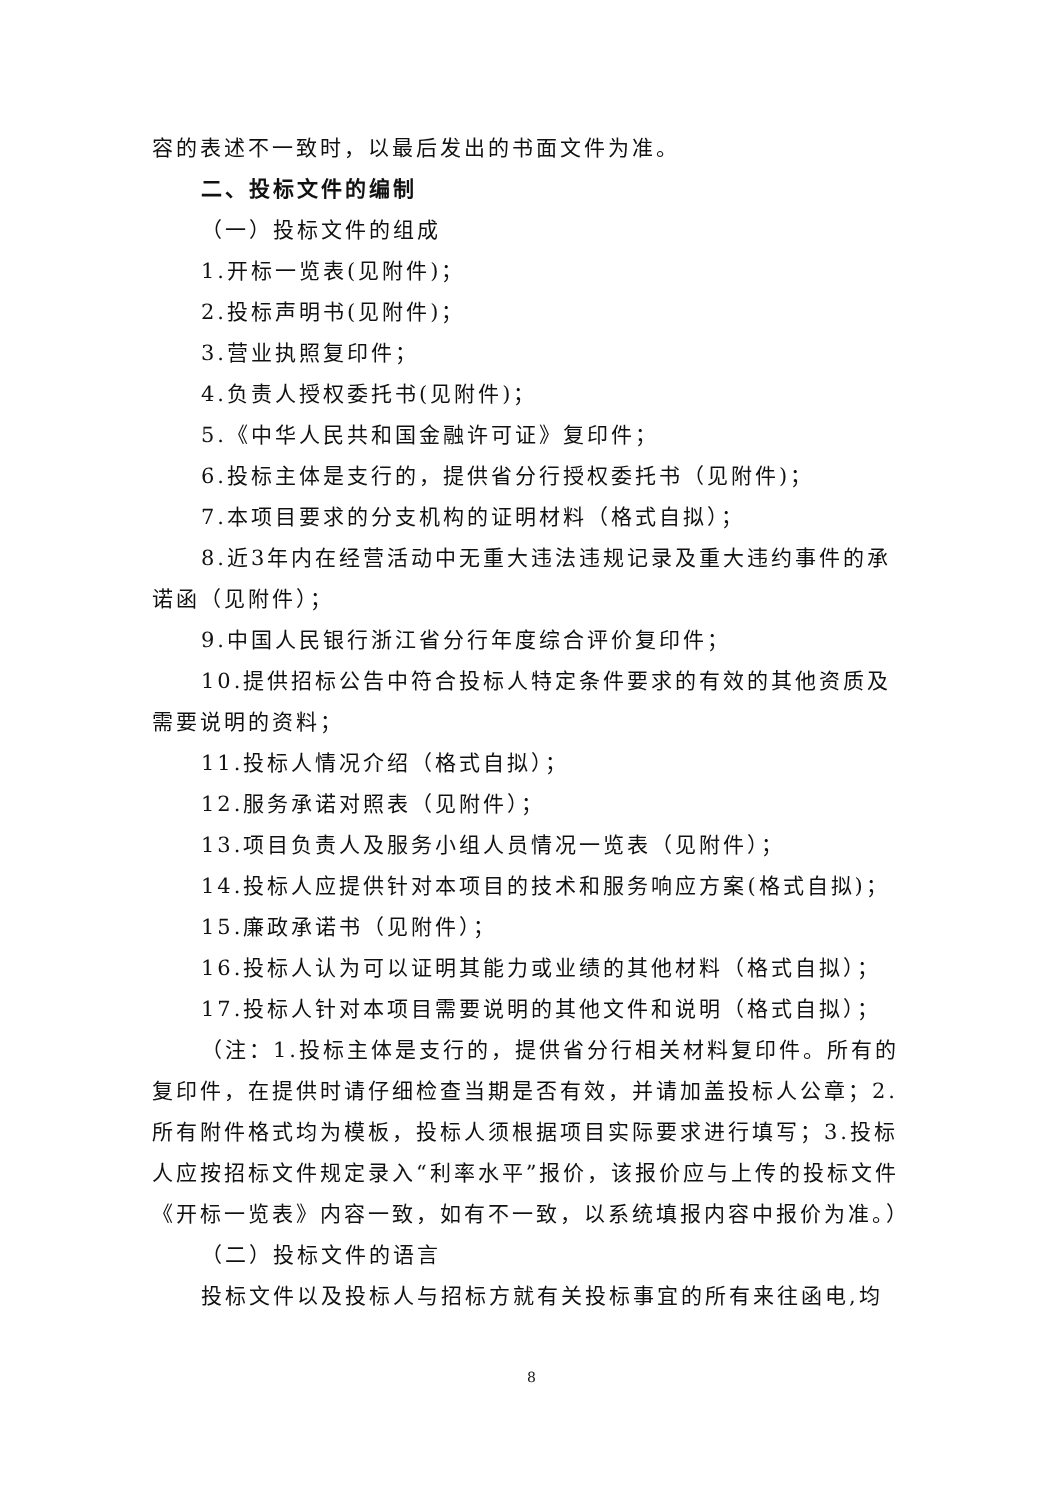容的表述不一致时，以最后发出的书面文件为准。
二、投标文件的编制
（一）投标文件的组成
1.开标一览表(见附件)；
2.投标声明书(见附件)；
3.营业执照复印件；
4.负责人授权委托书(见附件)；
5.《中华人民共和国金融许可证》复印件；
6.投标主体是支行的，提供省分行授权委托书（见附件)；
7.本项目要求的分支机构的证明材料（格式自拟）；
8.近3年内在经营活动中无重大违法违规记录及重大违约事件的承诺函（见附件）；
9.中国人民银行浙江省分行年度综合评价复印件；
10.提供招标公告中符合投标人特定条件要求的有效的其他资质及需要说明的资料；
11.投标人情况介绍（格式自拟）；
12.服务承诺对照表（见附件）；
13.项目负责人及服务小组人员情况一览表（见附件）；
14.投标人应提供针对本项目的技术和服务响应方案(格式自拟)；
15.廉政承诺书（见附件）；
16.投标人认为可以证明其能力或业绩的其他材料（格式自拟）；
17.投标人针对本项目需要说明的其他文件和说明（格式自拟）；
（注：1.投标主体是支行的，提供省分行相关材料复印件。所有的复印件，在提供时请仔细检查当期是否有效，并请加盖投标人公章；2.所有附件格式均为模板，投标人须根据项目实际要求进行填写；3.投标人应按招标文件规定录入“利率水平”报价，该报价应与上传的投标文件《开标一览表》内容一致，如有不一致，以系统填报内容中报价为准。）
（二）投标文件的语言
投标文件以及投标人与招标方就有关投标事宜的所有来往函电,均
8